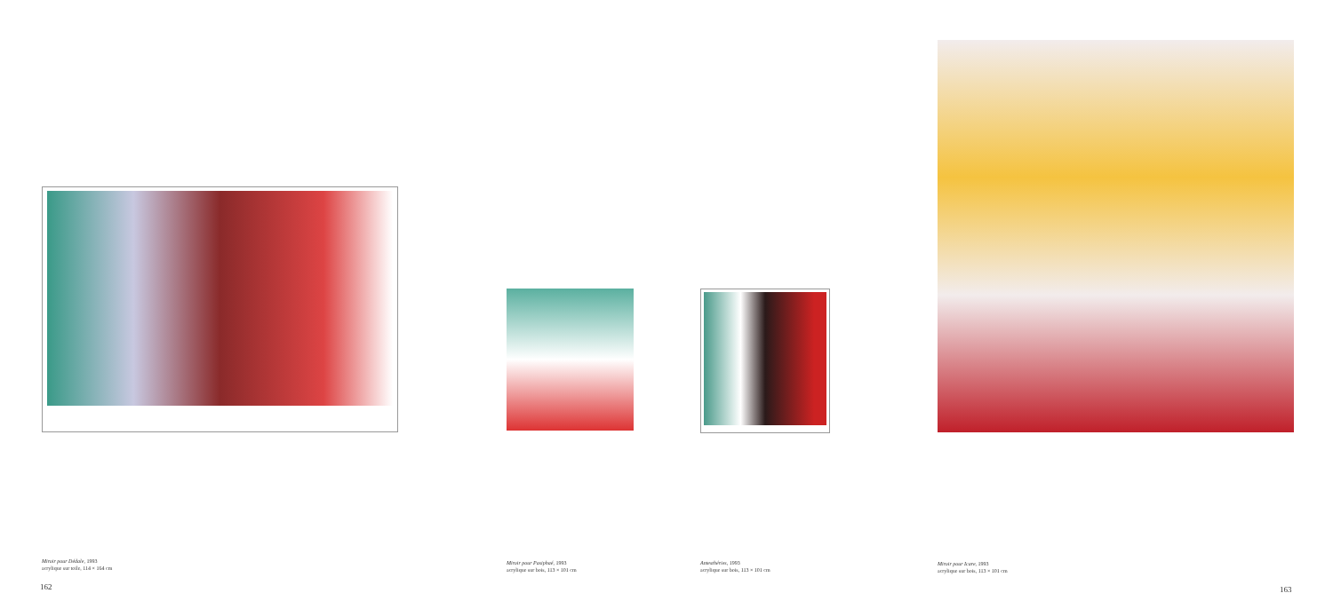Miroir pour Dédale, 1993
acrylique sur toile, 114 × 164 cm
Miroir pour Pasiphaé, 1993
acrylique sur bois, 113 × 101 cm
Antesthéries, 1993
acrylique sur bois, 113 × 101 cm
Miroir pour Icare, 1993
acrylique sur bois, 113 × 101 cm
162 163